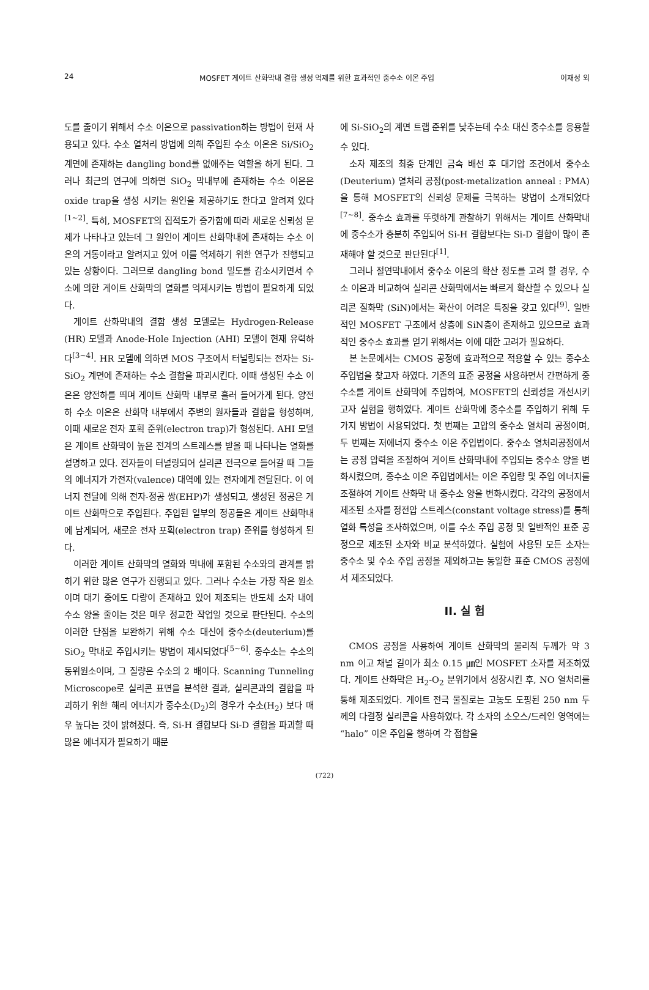24 MOSFET 게이트 산화막내 결함 생성 억제를 위한 효과적인 중수소 이온 주입 이재성 외
도를 줄이기 위해서 수소 이온으로 passivation하는 방법이 현재 사용되고 있다. 수소 열처리 방법에 의해 주입된 수소 이온은 Si/SiO<sub>2</sub> 계면에 존재하는 dangling bond를 없애주는 역할을 하게 된다. 그러나 최근의 연구에 의하면 SiO<sub>2</sub> 막내부에 존재하는 수소 이온은 oxide trap을 생성 시키는 원인을 제공하기도 한다고 알려져 있다<sup>[1~2]</sup>. 특히, MOSFET의 집적도가 증가함에 따라 새로운 신뢰성 문제가 나타나고 있는데 그 원인이 게이트 산화막내에 존재하는 수소 이온의 거동이라고 알려지고 있어 이를 억제하기 위한 연구가 진행되고 있는 상황이다. 그러므로 dangling bond 밀도를 감소시키면서 수소에 의한 게이트 산화막의 열화를 억제시키는 방법이 필요하게 되었다.
게이트 산화막내의 결함 생성 모델로는 Hydrogen-Release (HR) 모델과 Anode-Hole Injection (AHI) 모델이 현재 유력하다<sup>[3~4]</sup>. HR 모델에 의하면 MOS 구조에서 터널링되는 전자는 Si-SiO<sub>2</sub> 계면에 존재하는 수소 결합을 파괴시킨다. 이때 생성된 수소 이온은 양전하를 띄며 게이트 산화막 내부로 흘러 들어가게 된다. 양전하 수소 이온은 산화막 내부에서 주변의 원자들과 결합을 형성하며, 이때 새로운 전자 포획 준위(electron trap)가 형성된다. AHI 모델은 게이트 산화막이 높은 전계의 스트레스를 받을 때 나타나는 열화를 설명하고 있다. 전자들이 터널링되어 실리콘 전극으로 들어갈 때 그들의 에너지가 가전자(valence) 대역에 있는 전자에게 전달된다. 이 에너지 전달에 의해 전자-정공 쌍(EHP)가 생성되고, 생성된 정공은 게이트 산화막으로 주입된다. 주입된 일부의 정공들은 게이트 산화막내에 남게되어, 새로운 전자 포획(electron trap) 준위를 형성하게 된다.
이러한 게이트 산화막의 열화와 막내에 포함된 수소와의 관계를 밝히기 위한 많은 연구가 진행되고 있다. 그러나 수소는 가장 작은 원소이며 대기 중에도 다량이 존재하고 있어 제조되는 반도체 소자 내에 수소 양을 줄이는 것은 매우 정교한 작업일 것으로 판단된다. 수소의 이러한 단점을 보완하기 위해 수소 대신에 중수소(deuterium)를 SiO<sub>2</sub> 막내로 주입시키는 방법이 제시되었다<sup>[5~6]</sup>. 중수소는 수소의 동위원소이며, 그 질량은 수소의 2 배이다. Scanning Tunneling Microscope로 실리콘 표면을 분석한 결과, 실리콘과의 결합을 파괴하기 위한 해리 에너지가 중수소(D<sub>2</sub>)의 경우가 수소(H<sub>2</sub>) 보다 매우 높다는 것이 밝혀졌다. 즉, Si-H 결합보다 Si-D 결합을 파괴할 때 많은 에너지가 필요하기 때문
에 Si-SiO<sub>2</sub>의 계면 트랩 준위를 낮추는데 수소 대신 중수소를 응용할 수 있다.
소자 제조의 최종 단계인 금속 배선 후 대기압 조건에서 중수소(Deuterium) 열처리 공정(post-metalization anneal : PMA)을 통해 MOSFET의 신뢰성 문제를 극복하는 방법이 소개되었다<sup>[7~8]</sup>. 중수소 효과를 뚜렷하게 관찰하기 위해서는 게이트 산화막내에 중수소가 충분히 주입되어 Si-H 결합보다는 Si-D 결합이 많이 존재해야 할 것으로 판단된다<sup>[1]</sup>.
그러나 절연막내에서 중수소 이온의 확산 정도를 고려 할 경우, 수소 이온과 비교하여 실리콘 산화막에서는 빠르게 확산할 수 있으나 실리콘 질화막 (SiN)에서는 확산이 어려운 특징을 갖고 있다<sup>[9]</sup>. 일반적인 MOSFET 구조에서 상층에 SiN층이 존재하고 있으므로 효과적인 중수소 효과를 얻기 위해서는 이에 대한 고려가 필요하다.
본 논문에서는 CMOS 공정에 효과적으로 적용할 수 있는 중수소 주입법을 찾고자 하였다. 기존의 표준 공정을 사용하면서 간편하게 중수소를 게이트 산화막에 주입하여, MOSFET의 신뢰성을 개선시키고자 실험을 행하였다. 게이트 산화막에 중수소를 주입하기 위해 두 가지 방법이 사용되었다. 첫 번째는 고압의 중수소 열처리 공정이며, 두 번째는 저에너지 중수소 이온 주입법이다. 중수소 열처리공정에서는 공정 압력을 조절하여 게이트 산화막내에 주입되는 중수소 양을 변화시켰으며, 중수소 이온 주입법에서는 이온 주입량 및 주입 에너지를 조절하여 게이트 산화막 내 중수소 양을 변화시켰다. 각각의 공정에서 제조된 소자를 정전압 스트레스(constant voltage stress)를 통해 열화 특성을 조사하였으며, 이를 수소 주입 공정 및 일반적인 표준 공정으로 제조된 소자와 비교 분석하였다. 실험에 사용된 모든 소자는 중수소 및 수소 주입 공정을 제외하고는 동일한 표준 CMOS 공정에서 제조되었다.
II. 실 험
CMOS 공정을 사용하여 게이트 산화막의 물리적 두께가 약 3 nm 이고 채널 길이가 최소 0.15 ㎛인 MOSFET 소자를 제조하였다. 게이트 산화막은 H<sub>2</sub>-O<sub>2</sub> 분위기에서 성장시킨 후, NO 열처리를 통해 제조되었다. 게이트 전극 물질로는 고농도 도핑된 250 nm 두께의 다결정 실리콘을 사용하였다. 각 소자의 소오스/드레인 영역에는 “halo” 이온 주입을 행하여 각 접합을
(722)